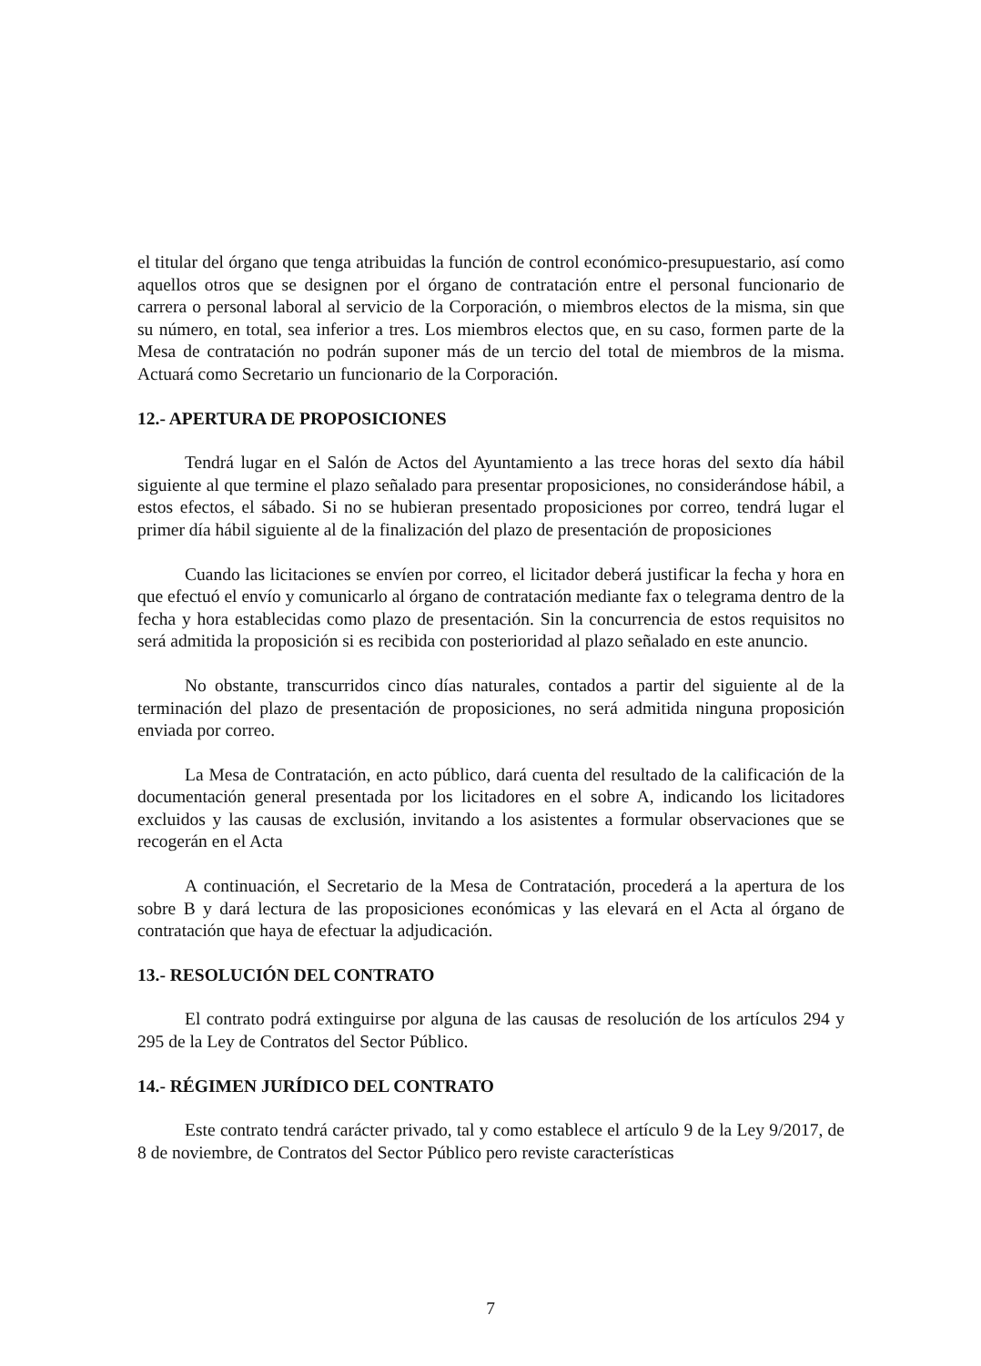el titular del órgano que tenga atribuidas la función de control económico-presupuestario, así como aquellos otros que se designen por el órgano de contratación entre el personal funcionario de carrera o personal laboral al servicio de la Corporación, o miembros electos de la misma, sin que su número, en total, sea inferior a tres. Los miembros electos que, en su caso, formen parte de la Mesa de contratación no podrán suponer más de un tercio del total de miembros de la misma. Actuará como Secretario un funcionario de la Corporación.
12.- APERTURA DE PROPOSICIONES
Tendrá lugar en el Salón de Actos del Ayuntamiento a las trece horas del sexto día hábil siguiente al que termine el plazo señalado para presentar proposiciones, no considerándose hábil, a estos efectos, el sábado. Si no se hubieran presentado proposiciones por correo, tendrá lugar el primer día hábil siguiente al de la finalización del plazo de presentación de proposiciones
Cuando las licitaciones se envíen por correo, el licitador deberá justificar la fecha y hora en que efectuó el envío y comunicarlo al órgano de contratación mediante fax o telegrama dentro de la fecha y hora establecidas como plazo de presentación. Sin la concurrencia de estos requisitos no será admitida la proposición si es recibida con posterioridad al plazo señalado en este anuncio.
No obstante, transcurridos cinco días naturales, contados a partir del siguiente al de la terminación del plazo de presentación de proposiciones, no será admitida ninguna proposición enviada por correo.
La Mesa de Contratación, en acto público, dará cuenta del resultado de la calificación de la documentación general presentada por los licitadores en el sobre A, indicando los licitadores excluidos y las causas de exclusión, invitando a los asistentes a formular observaciones que se recogerán en el Acta
A continuación, el Secretario de la Mesa de Contratación, procederá a la apertura de los sobre B y dará lectura de las proposiciones económicas y las elevará en el Acta al órgano de contratación que haya de efectuar la adjudicación.
13.- RESOLUCIÓN DEL CONTRATO
El contrato podrá extinguirse por alguna de las causas de resolución de los artículos 294 y 295 de la Ley de Contratos del Sector Público.
14.- RÉGIMEN JURÍDICO DEL CONTRATO
Este contrato tendrá carácter privado, tal y como establece el artículo 9 de la Ley 9/2017, de 8 de noviembre, de Contratos del Sector Público pero reviste características
7